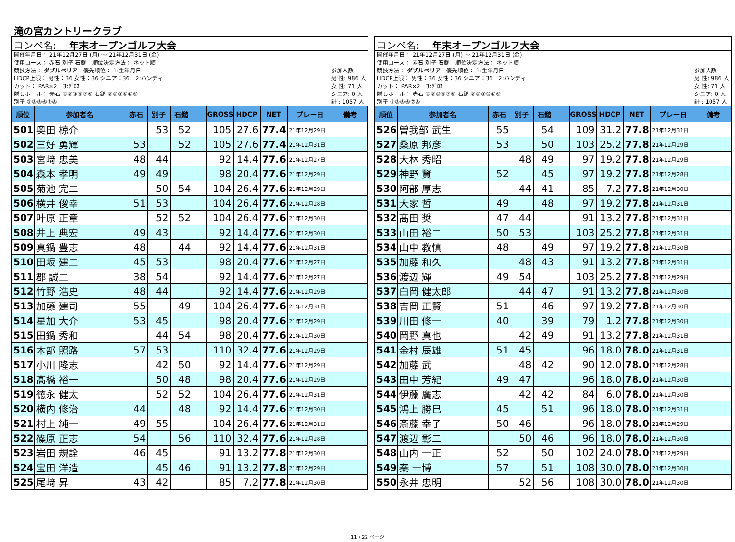滝の宮カントリークラブ
コンペ名: 年末オープンゴルフ大会
開催年月日： 21年12月27日 (月) ～ 21年12月31日 (金)
使用コース： 赤石 別子 石鎚　順位決定方法： ネット順
競技方法： ダブルペリア　優先順位： 1:生年月日
HDCP上限： 男性：36 女性：36 シニア：36　2:ハンディ
カット： PAR×2　3:ｸﾞﾛｽ
隠しホール： 赤石 ①②③④⑦⑨ 石鎚 ②③④⑤⑥⑨
別子 ①③⑤⑥⑦⑧
参加人数
男 性: 986 人
女 性: 71 人
シニア: 0 人
計 : 1057 人
| 順位 | 参加者名 | 赤石 | 別子 | 石鎚 | | GROSS | HDCP | NET | プレー日 | 備考 |
| --- | --- | --- | --- | --- | --- | --- | --- | --- | --- | --- |
| 501 | 奥田 椋介 | | 53 | 52 | | 105 | 27.6 | 77.4 | 21年12月29日 | |
| 502 | 三好 勇輝 | 53 | | 52 | | 105 | 27.6 | 77.4 | 21年12月31日 | |
| 503 | 宮﨑 忠美 | 48 | 44 | | | 92 | 14.4 | 77.6 | 21年12月27日 | |
| 504 | 森本 孝明 | 49 | 49 | | | 98 | 20.4 | 77.6 | 21年12月29日 | |
| 505 | 菊池 完二 | | 50 | 54 | | 104 | 26.4 | 77.6 | 21年12月29日 | |
| 506 | 横井 俊幸 | 51 | 53 | | | 104 | 26.4 | 77.6 | 21年12月28日 | |
| 507 | 叶原 正章 | | 52 | 52 | | 104 | 26.4 | 77.6 | 21年12月30日 | |
| 508 | 井上 典宏 | 49 | 43 | | | 92 | 14.4 | 77.6 | 21年12月30日 | |
| 509 | 真鍋 豊志 | 48 | | 44 | | 92 | 14.4 | 77.6 | 21年12月31日 | |
| 510 | 田坂 建二 | 45 | 53 | | | 98 | 20.4 | 77.6 | 21年12月27日 | |
| 511 | 郡 誠二 | 38 | 54 | | | 92 | 14.4 | 77.6 | 21年12月27日 | |
| 512 | 竹野 浩史 | 48 | 44 | | | 92 | 14.4 | 77.6 | 21年12月29日 | |
| 513 | 加藤 建司 | 55 | | 49 | | 104 | 26.4 | 77.6 | 21年12月31日 | |
| 514 | 星加 大介 | 53 | 45 | | | 98 | 20.4 | 77.6 | 21年12月29日 | |
| 515 | 田鍋 秀和 | | 44 | 54 | | 98 | 20.4 | 77.6 | 21年12月30日 | |
| 516 | 木部 照路 | 57 | 53 | | | 110 | 32.4 | 77.6 | 21年12月29日 | |
| 517 | 小川 隆志 | | 42 | 50 | | 92 | 14.4 | 77.6 | 21年12月29日 | |
| 518 | 髙橋 裕一 | | 50 | 48 | | 98 | 20.4 | 77.6 | 21年12月29日 | |
| 519 | 徳永 健太 | | 52 | 52 | | 104 | 26.4 | 77.6 | 21年12月31日 | |
| 520 | 横内 修治 | 44 | | 48 | | 92 | 14.4 | 77.6 | 21年12月30日 | |
| 521 | 村上 純一 | 49 | 55 | | | 104 | 26.4 | 77.6 | 21年12月31日 | |
| 522 | 篠原 正志 | 54 | | 56 | | 110 | 32.4 | 77.6 | 21年12月28日 | |
| 523 | 岩田 規詮 | 46 | 45 | | | 91 | 13.2 | 77.8 | 21年12月30日 | |
| 524 | 宝田 洋造 | | 45 | 46 | | 91 | 13.2 | 77.8 | 21年12月29日 | |
| 525 | 尾﨑 昇 | 43 | 42 | | | 85 | 7.2 | 77.8 | 21年12月30日 | |
コンペ名: 年末オープンゴルフ大会
開催年月日： 21年12月27日 (月) ～ 21年12月31日 (金)
使用コース： 赤石 別子 石鎚　順位決定方法： ネット順
競技方法： ダブルペリア　優先順位： 1:生年月日
HDCP上限： 男性：36 女性：36 シニア：36　2:ハンディ
カット： PAR×2　3:ｸﾞﾛｽ
隠しホール： 赤石 ①②③④⑦⑨ 石鎚 ②③④⑤⑥⑨
別子 ①③⑤⑥⑦⑧
参加人数
男 性: 986 人
女 性: 71 人
シニア: 0 人
計 : 1057 人
| 順位 | 参加者名 | 赤石 | 別子 | 石鎚 | | GROSS | HDCP | NET | プレー日 | 備考 |
| --- | --- | --- | --- | --- | --- | --- | --- | --- | --- | --- |
| 526 | 曽我部 武生 | 55 | | 54 | | 109 | 31.2 | 77.8 | 21年12月31日 | |
| 527 | 桑原 邦彦 | 53 | | 50 | | 103 | 25.2 | 77.8 | 21年12月29日 | |
| 528 | 大林 秀昭 | | 48 | 49 | | 97 | 19.2 | 77.8 | 21年12月29日 | |
| 529 | 神野 賢 | 52 | | 45 | | 97 | 19.2 | 77.8 | 21年12月28日 | |
| 530 | 阿部 厚志 | | 44 | 41 | | 85 | 7.2 | 77.8 | 21年12月30日 | |
| 531 | 大家 哲 | 49 | | 48 | | 97 | 19.2 | 77.8 | 21年12月31日 | |
| 532 | 髙田 奨 | 47 | 44 | | | 91 | 13.2 | 77.8 | 21年12月31日 | |
| 533 | 山田 裕二 | 50 | 53 | | | 103 | 25.2 | 77.8 | 21年12月31日 | |
| 534 | 山中 教慎 | 48 | | 49 | | 97 | 19.2 | 77.8 | 21年12月30日 | |
| 535 | 加藤 和久 | | 48 | 43 | | 91 | 13.2 | 77.8 | 21年12月31日 | |
| 536 | 渡辺 輝 | 49 | 54 | | | 103 | 25.2 | 77.8 | 21年12月29日 | |
| 537 | 白岡 健太郎 | | 44 | 47 | | 91 | 13.2 | 77.8 | 21年12月30日 | |
| 538 | 吉岡 正賢 | 51 | | 46 | | 97 | 19.2 | 77.8 | 21年12月30日 | |
| 539 | 川田 修一 | 40 | | 39 | | 79 | 1.2 | 77.8 | 21年12月30日 | |
| 540 | 岡野 真也 | | 42 | 49 | | 91 | 13.2 | 77.8 | 21年12月31日 | |
| 541 | 金村 辰雄 | 51 | 45 | | | 96 | 18.0 | 78.0 | 21年12月31日 | |
| 542 | 加藤 武 | | 48 | 42 | | 90 | 12.0 | 78.0 | 21年12月28日 | |
| 543 | 田中 芳紀 | 49 | 47 | | | 96 | 18.0 | 78.0 | 21年12月30日 | |
| 544 | 伊藤 廣志 | | 42 | 42 | | 84 | 6.0 | 78.0 | 21年12月30日 | |
| 545 | 鴻上 勝巳 | 45 | | 51 | | 96 | 18.0 | 78.0 | 21年12月31日 | |
| 546 | 斎藤 幸子 | 50 | 46 | | | 96 | 18.0 | 78.0 | 21年12月29日 | |
| 547 | 渡辺 彰二 | | 50 | 46 | | 96 | 18.0 | 78.0 | 21年12月30日 | |
| 548 | 山内 一正 | 52 | | 50 | | 102 | 24.0 | 78.0 | 21年12月29日 | |
| 549 | 秦 一博 | 57 | | 51 | | 108 | 30.0 | 78.0 | 21年12月30日 | |
| 550 | 永井 忠明 | | 52 | 56 | | 108 | 30.0 | 78.0 | 21年12月30日 | |
11 / 22 ページ